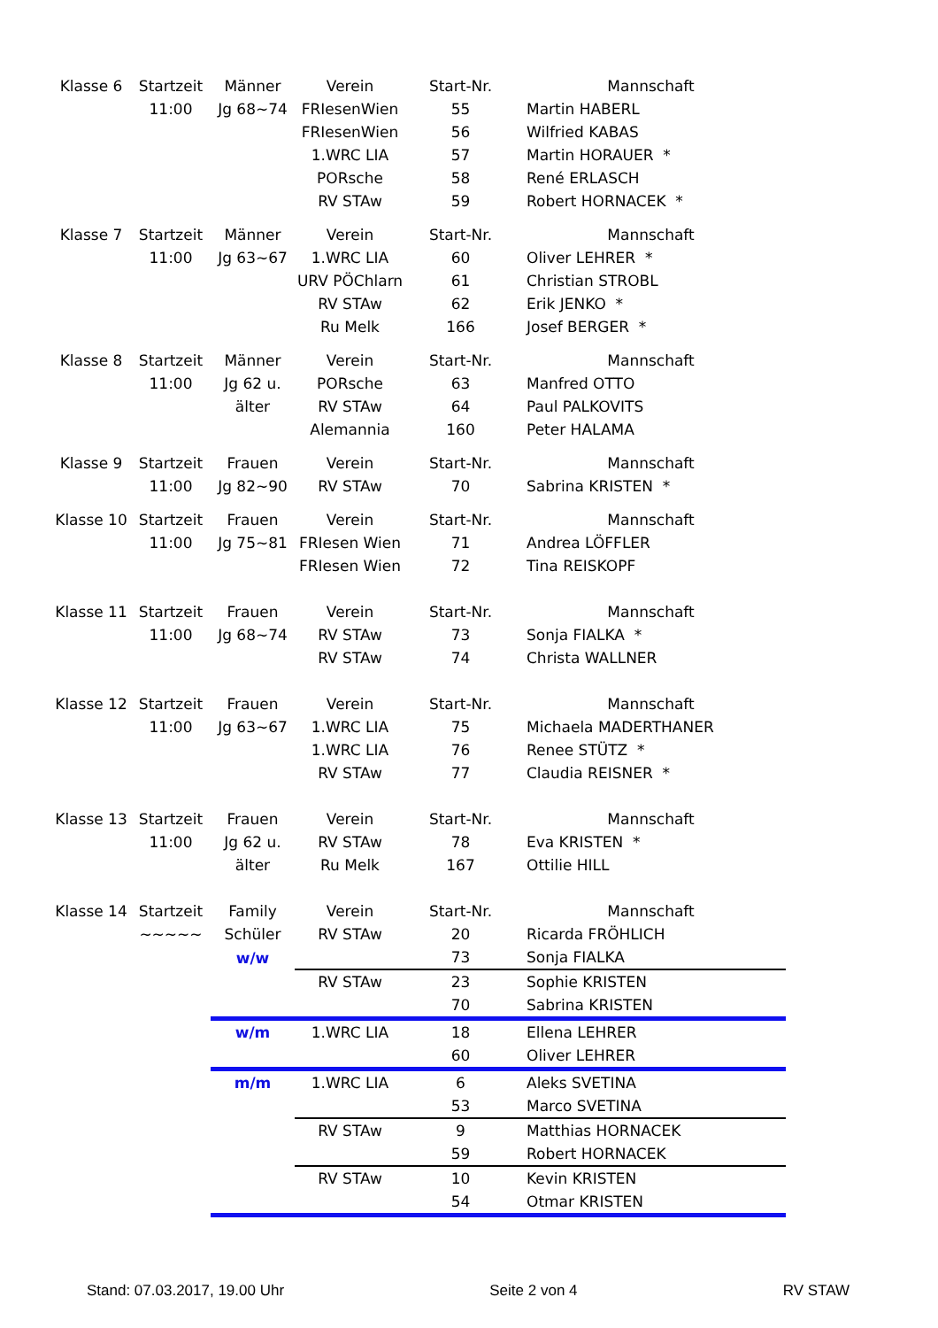| Klasse 6 | Startzeit | Männer | Verein | Start-Nr. | Mannschaft |
| | 11:00 | Jg 68~74 | FRIesenWien | 55 | Martin HABERL |
| | | | FRIesenWien | 56 | Wilfried KABAS |
| | | | 1.WRC LIA | 57 | Martin HORAUER * |
| | | | PORsche | 58 | René ERLASCH |
| | | | RV STAw | 59 | Robert HORNACEK * |
| Klasse 7 | Startzeit | Männer | Verein | Start-Nr. | Mannschaft |
| | 11:00 | Jg 63~67 | 1.WRC LIA | 60 | Oliver LEHRER * |
| | | | URV PÖChlarn | 61 | Christian STROBL |
| | | | RV STAw | 62 | Erik JENKO * |
| | | | Ru Melk | 166 | Josef BERGER * |
| Klasse 8 | Startzeit | Männer | Verein | Start-Nr. | Mannschaft |
| | 11:00 | Jg 62 u. | PORsche | 63 | Manfred OTTO |
| | | älter | RV STAw | 64 | Paul PALKOVITS |
| | | | Alemannia | 160 | Peter HALAMA |
| Klasse 9 | Startzeit | Frauen | Verein | Start-Nr. | Mannschaft |
| | 11:00 | Jg 82~90 | RV STAw | 70 | Sabrina KRISTEN * |
| Klasse 10 | Startzeit | Frauen | Verein | Start-Nr. | Mannschaft |
| | 11:00 | Jg 75~81 | FRIesen Wien | 71 | Andrea LÖFFLER |
| | | | FRIesen Wien | 72 | Tina REISKOPF |
| Klasse 11 | Startzeit | Frauen | Verein | Start-Nr. | Mannschaft |
| | 11:00 | Jg 68~74 | RV STAw | 73 | Sonja FIALKA * |
| | | | RV STAw | 74 | Christa WALLNER |
| Klasse 12 | Startzeit | Frauen | Verein | Start-Nr. | Mannschaft |
| | 11:00 | Jg 63~67 | 1.WRC LIA | 75 | Michaela MADERTHANER |
| | | | 1.WRC LIA | 76 | Renee STÜTZ * |
| | | | RV STAw | 77 | Claudia REISNER * |
| Klasse 13 | Startzeit | Frauen | Verein | Start-Nr. | Mannschaft |
| | 11:00 | Jg 62 u. | RV STAw | 78 | Eva KRISTEN * |
| | | älter | Ru Melk | 167 | Ottilie HILL |
| Klasse 14 | Startzeit | Family | Verein | Start-Nr. | Mannschaft |
| | ~~~~~ | Schüler | RV STAw | 20 | Ricarda FRÖHLICH |
| | | w/w | | 73 | Sonja FIALKA |
| | | | RV STAw | 23 | Sophie KRISTEN |
| | | | | 70 | Sabrina KRISTEN |
| | | w/m | 1.WRC LIA | 18 | Ellena LEHRER |
| | | | | 60 | Oliver LEHRER |
| | | m/m | 1.WRC LIA | 6 | Aleks SVETINA |
| | | | | 53 | Marco SVETINA |
| | | | RV STAw | 9 | Matthias HORNACEK |
| | | | | 59 | Robert HORNACEK |
| | | | RV STAw | 10 | Kevin KRISTEN |
| | | | | 54 | Otmar KRISTEN |
Stand: 07.03.2017, 19.00 Uhr Seite 2 von 4 RV STAW